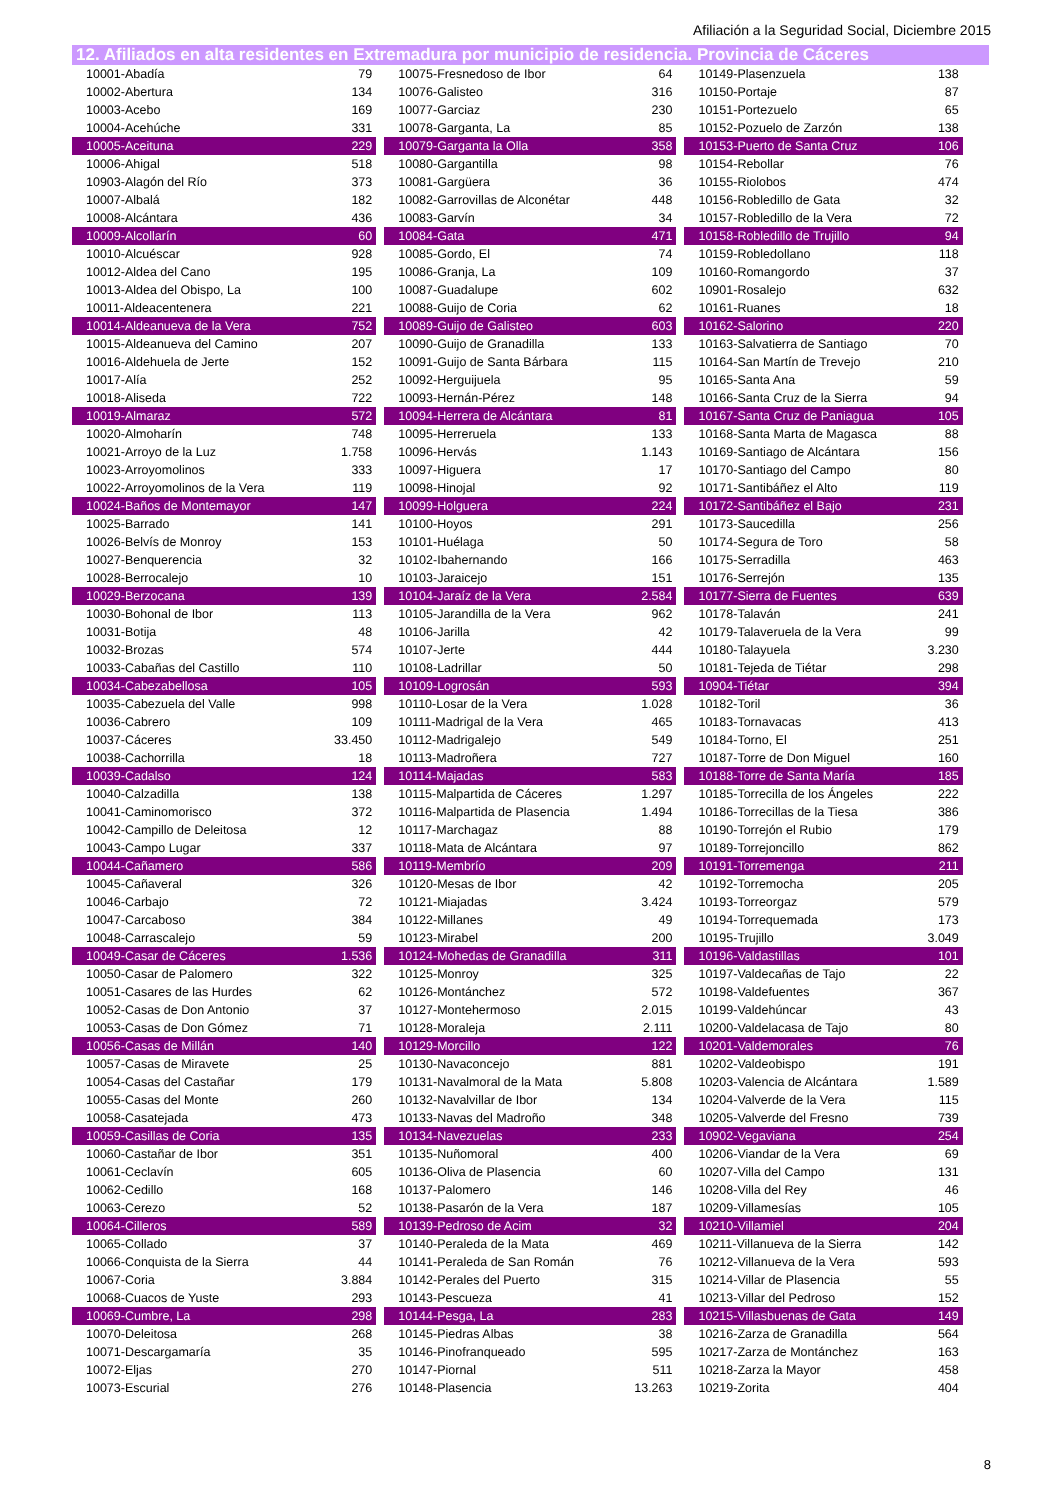Afiliación a la Seguridad Social, Diciembre 2015
12. Afiliados en alta residentes en Extremadura por municipio de residencia. Provincia de Cáceres
| 10001-Abadía | 79 | | 10075-Fresnedoso de Ibor | 64 | | 10149-Plasenzuela | 138 |
| 10002-Abertura | 134 | | 10076-Galisteo | 316 | | 10150-Portaje | 87 |
| 10003-Acebo | 169 | | 10077-Garciaz | 230 | | 10151-Portezuelo | 65 |
| 10004-Acehúche | 331 | | 10078-Garganta, La | 85 | | 10152-Pozuelo de Zarzón | 138 |
| 10005-Aceituna | 229 | | 10079-Garganta la Olla | 358 | | 10153-Puerto de Santa Cruz | 106 |
| 10006-Ahigal | 518 | | 10080-Gargantilla | 98 | | 10154-Rebollar | 76 |
| 10903-Alagón del Río | 373 | | 10081-Gargüera | 36 | | 10155-Riolobos | 474 |
| 10007-Albalá | 182 | | 10082-Garrovillas de Alconétar | 448 | | 10156-Robledillo de Gata | 32 |
| 10008-Alcántara | 436 | | 10083-Garvín | 34 | | 10157-Robledillo de la Vera | 72 |
| 10009-Alcollarín | 60 | | 10084-Gata | 471 | | 10158-Robledillo de Trujillo | 94 |
| 10010-Alcuéscar | 928 | | 10085-Gordo, El | 74 | | 10159-Robledollano | 118 |
| 10012-Aldea del Cano | 195 | | 10086-Granja, La | 109 | | 10160-Romangordo | 37 |
| 10013-Aldea del Obispo, La | 100 | | 10087-Guadalupe | 602 | | 10901-Rosalejo | 632 |
| 10011-Aldeacentenera | 221 | | 10088-Guijo de Coria | 62 | | 10161-Ruanes | 18 |
| 10014-Aldeanueva de la Vera | 752 | | 10089-Guijo de Galisteo | 603 | | 10162-Salorino | 220 |
| 10015-Aldeanueva del Camino | 207 | | 10090-Guijo de Granadilla | 133 | | 10163-Salvatierra de Santiago | 70 |
| 10016-Aldehuela de Jerte | 152 | | 10091-Guijo de Santa Bárbara | 115 | | 10164-San Martín de Trevejo | 210 |
| 10017-Alía | 252 | | 10092-Herguijuela | 95 | | 10165-Santa Ana | 59 |
| 10018-Aliseda | 722 | | 10093-Hernán-Pérez | 148 | | 10166-Santa Cruz de la Sierra | 94 |
| 10019-Almaraz | 572 | | 10094-Herrera de Alcántara | 81 | | 10167-Santa Cruz de Paniagua | 105 |
| 10020-Almoharín | 748 | | 10095-Herreruela | 133 | | 10168-Santa Marta de Magasca | 88 |
| 10021-Arroyo de la Luz | 1.758 | | 10096-Hervás | 1.143 | | 10169-Santiago de Alcántara | 156 |
| 10023-Arroyomolinos | 333 | | 10097-Higuera | 17 | | 10170-Santiago del Campo | 80 |
| 10022-Arroyomolinos de la Vera | 119 | | 10098-Hinojal | 92 | | 10171-Santibáñez el Alto | 119 |
| 10024-Baños de Montemayor | 147 | | 10099-Holguera | 224 | | 10172-Santibáñez el Bajo | 231 |
| 10025-Barrado | 141 | | 10100-Hoyos | 291 | | 10173-Saucedilla | 256 |
| 10026-Belvís de Monroy | 153 | | 10101-Huélaga | 50 | | 10174-Segura de Toro | 58 |
| 10027-Benquerencia | 32 | | 10102-Ibahernando | 166 | | 10175-Serradilla | 463 |
| 10028-Berrocalejo | 10 | | 10103-Jaraicejo | 151 | | 10176-Serrejón | 135 |
| 10029-Berzocana | 139 | | 10104-Jaraíz de la Vera | 2.584 | | 10177-Sierra de Fuentes | 639 |
| 10030-Bohonal de Ibor | 113 | | 10105-Jarandilla de la Vera | 962 | | 10178-Talaván | 241 |
| 10031-Botija | 48 | | 10106-Jarilla | 42 | | 10179-Talaveruela de la Vera | 99 |
| 10032-Brozas | 574 | | 10107-Jerte | 444 | | 10180-Talayuela | 3.230 |
| 10033-Cabañas del Castillo | 110 | | 10108-Ladrillar | 50 | | 10181-Tejeda de Tiétar | 298 |
| 10034-Cabezabellosa | 105 | | 10109-Logrosán | 593 | | 10904-Tiétar | 394 |
| 10035-Cabezuela del Valle | 998 | | 10110-Losar de la Vera | 1.028 | | 10182-Toril | 36 |
| 10036-Cabrero | 109 | | 10111-Madrigal de la Vera | 465 | | 10183-Tornavacas | 413 |
| 10037-Cáceres | 33.450 | | 10112-Madrigalejo | 549 | | 10184-Torno, El | 251 |
| 10038-Cachorrilla | 18 | | 10113-Madroñera | 727 | | 10187-Torre de Don Miguel | 160 |
| 10039-Cadalso | 124 | | 10114-Majadas | 583 | | 10188-Torre de Santa María | 185 |
| 10040-Calzadilla | 138 | | 10115-Malpartida de Cáceres | 1.297 | | 10185-Torrecilla de los Ángeles | 222 |
| 10041-Caminomorisco | 372 | | 10116-Malpartida de Plasencia | 1.494 | | 10186-Torrecillas de la Tiesa | 386 |
| 10042-Campillo de Deleitosa | 12 | | 10117-Marchagaz | 88 | | 10190-Torrejón el Rubio | 179 |
| 10043-Campo Lugar | 337 | | 10118-Mata de Alcántara | 97 | | 10189-Torrejoncillo | 862 |
| 10044-Cañamero | 586 | | 10119-Membrío | 209 | | 10191-Torremenga | 211 |
| 10045-Cañaveral | 326 | | 10120-Mesas de Ibor | 42 | | 10192-Torremocha | 205 |
| 10046-Carbajo | 72 | | 10121-Miajadas | 3.424 | | 10193-Torreorgaz | 579 |
| 10047-Carcaboso | 384 | | 10122-Millanes | 49 | | 10194-Torrequemada | 173 |
| 10048-Carrascalejo | 59 | | 10123-Mirabel | 200 | | 10195-Trujillo | 3.049 |
| 10049-Casar de Cáceres | 1.536 | | 10124-Mohedas de Granadilla | 311 | | 10196-Valdastillas | 101 |
| 10050-Casar de Palomero | 322 | | 10125-Monroy | 325 | | 10197-Valdecañas de Tajo | 22 |
| 10051-Casares de las Hurdes | 62 | | 10126-Montánchez | 572 | | 10198-Valdefuentes | 367 |
| 10052-Casas de Don Antonio | 37 | | 10127-Montehermoso | 2.015 | | 10199-Valdehúncar | 43 |
| 10053-Casas de Don Gómez | 71 | | 10128-Moraleja | 2.111 | | 10200-Valdelacasa de Tajo | 80 |
| 10056-Casas de Millán | 140 | | 10129-Morcillo | 122 | | 10201-Valdemorales | 76 |
| 10057-Casas de Miravete | 25 | | 10130-Navaconcejo | 881 | | 10202-Valdeobispo | 191 |
| 10054-Casas del Castañar | 179 | | 10131-Navalmoral de la Mata | 5.808 | | 10203-Valencia de Alcántara | 1.589 |
| 10055-Casas del Monte | 260 | | 10132-Navalvillar de Ibor | 134 | | 10204-Valverde de la Vera | 115 |
| 10058-Casatejada | 473 | | 10133-Navas del Madroño | 348 | | 10205-Valverde del Fresno | 739 |
| 10059-Casillas de Coria | 135 | | 10134-Navezuelas | 233 | | 10902-Vegaviana | 254 |
| 10060-Castañar de Ibor | 351 | | 10135-Nuñomoral | 400 | | 10206-Viandar de la Vera | 69 |
| 10061-Ceclavín | 605 | | 10136-Oliva de Plasencia | 60 | | 10207-Villa del Campo | 131 |
| 10062-Cedillo | 168 | | 10137-Palomero | 146 | | 10208-Villa del Rey | 46 |
| 10063-Cerezo | 52 | | 10138-Pasarón de la Vera | 187 | | 10209-Villamesías | 105 |
| 10064-Cilleros | 589 | | 10139-Pedroso de Acim | 32 | | 10210-Villamiel | 204 |
| 10065-Collado | 37 | | 10140-Peraleda de la Mata | 469 | | 10211-Villanueva de la Sierra | 142 |
| 10066-Conquista de la Sierra | 44 | | 10141-Peraleda de San Román | 76 | | 10212-Villanueva de la Vera | 593 |
| 10067-Coria | 3.884 | | 10142-Perales del Puerto | 315 | | 10214-Villar de Plasencia | 55 |
| 10068-Cuacos de Yuste | 293 | | 10143-Pescueza | 41 | | 10213-Villar del Pedroso | 152 |
| 10069-Cumbre, La | 298 | | 10144-Pesga, La | 283 | | 10215-Villasbuenas de Gata | 149 |
| 10070-Deleitosa | 268 | | 10145-Piedras Albas | 38 | | 10216-Zarza de Granadilla | 564 |
| 10071-Descargamaría | 35 | | 10146-Pinofranqueado | 595 | | 10217-Zarza de Montánchez | 163 |
| 10072-Eljas | 270 | | 10147-Piornal | 511 | | 10218-Zarza la Mayor | 458 |
| 10073-Escurial | 276 | | 10148-Plasencia | 13.263 | | 10219-Zorita | 404 |
8